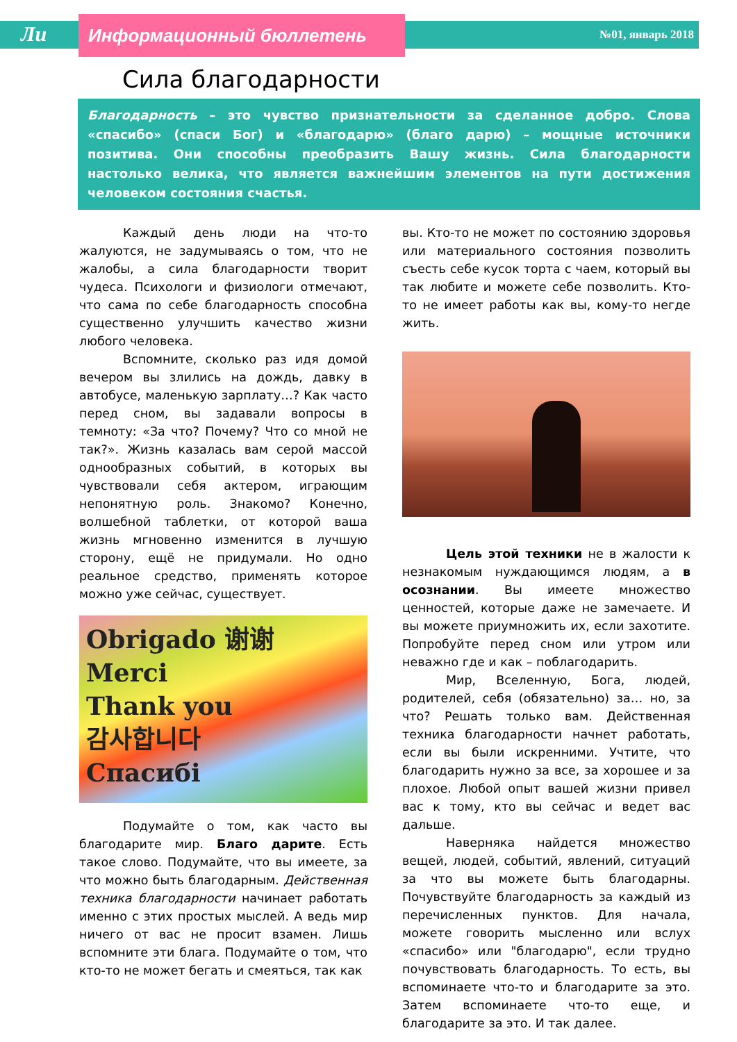Ли Информационный бюллетень №01, январь 2018
Сила благодарности
Благодарность – это чувство признательности за сделанное добро. Слова «спасибо» (спаси Бог) и «благодарю» (благо дарю) – мощные источники позитива. Они способны преобразить Вашу жизнь. Сила благодарности настолько велика, что является важнейшим элементов на пути достижения человеком состояния счастья.
Каждый день люди на что-то жалуются, не задумываясь о том, что не жалобы, а сила благодарности творит чудеса. Психологи и физиологи отмечают, что сама по себе благодарность способна существенно улучшить качество жизни любого человека.
Вспомните, сколько раз идя домой вечером вы злились на дождь, давку в автобусе, маленькую зарплату…? Как часто перед сном, вы задавали вопросы в темноту: «За что? Почему? Что со мной не так?». Жизнь казалась вам серой массой однообразных событий, в которых вы чувствовали себя актером, играющим непонятную роль. Знакомо? Конечно, волшебной таблетки, от которой ваша жизнь мгновенно изменится в лучшую сторону, ещё не придумали. Но одно реальное средство, применять которое можно уже сейчас, существует.
Obrigado 谢谢
Merci
Thank you
감사합니다
Спасибі
Подумайте о том, как часто вы благодарите мир. Благо дарите. Есть такое слово. Подумайте, что вы имеете, за что можно быть благодарным. Действенная техника благодарности начинает работать именно с этих простых мыслей. А ведь мир ничего от вас не просит взамен. Лишь вспомните эти блага. Подумайте о том, что кто-то не может бегать и смеяться, так как
вы. Кто-то не может по состоянию здоровья или материального состояния позволить съесть себе кусок торта с чаем, который вы так любите и можете себе позволить. Кто-то не имеет работы как вы, кому-то негде жить.
Цель этой техники не в жалости к незнакомым нуждающимся людям, а в осознании. Вы имеете множество ценностей, которые даже не замечаете. И вы можете приумножить их, если захотите. Попробуйте перед сном или утром или неважно где и как – поблагодарить.
Мир, Вселенную, Бога, людей, родителей, себя (обязательно) за… но, за что? Решать только вам. Действенная техника благодарности начнет работать, если вы были искренними. Учтите, что благодарить нужно за все, за хорошее и за плохое. Любой опыт вашей жизни привел вас к тому, кто вы сейчас и ведет вас дальше.
Наверняка найдется множество вещей, людей, событий, явлений, ситуаций за что вы можете быть благодарны. Почувствуйте благодарность за каждый из перечисленных пунктов. Для начала, можете говорить мысленно или вслух «спасибо» или "благодарю", если трудно почувствовать благодарность. То есть, вы вспоминаете что-то и благодарите за это. Затем вспоминаете что-то еще, и благодарите за это. И так далее.